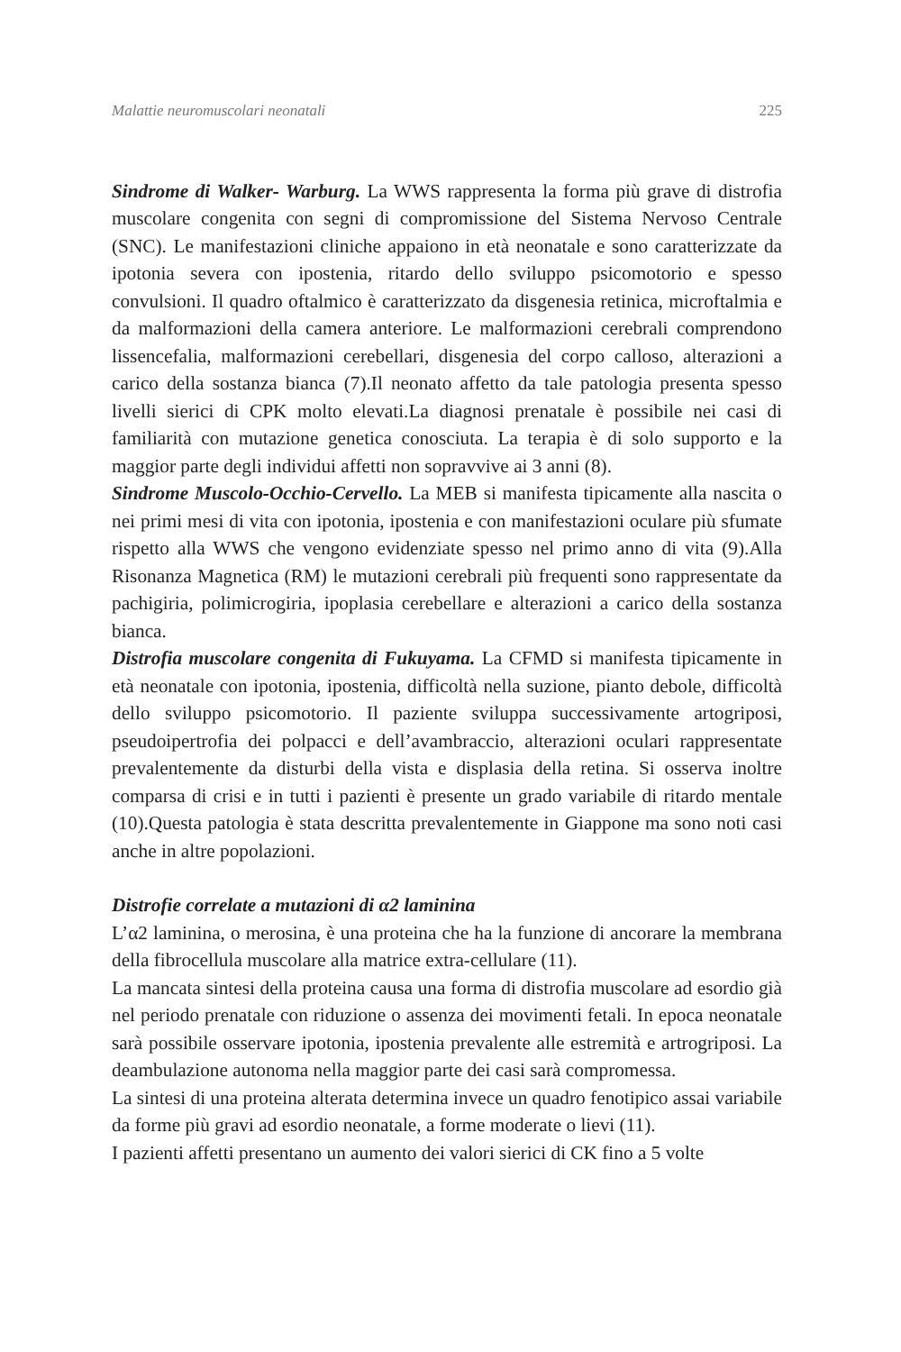Malattie neuromuscolari neonatali 225
Sindrome di Walker- Warburg. La WWS rappresenta la forma più grave di distrofia muscolare congenita con segni di compromissione del Sistema Nervoso Centrale (SNC). Le manifestazioni cliniche appaiono in età neonatale e sono caratterizzate da ipotonia severa con ipostenia, ritardo dello sviluppo psicomotorio e spesso convulsioni. Il quadro oftalmico è caratterizzato da disgenesia retinica, microftalmia e da malformazioni della camera anteriore. Le malformazioni cerebrali comprendono lissencefalia, malformazioni cerebellari, disgenesia del corpo calloso, alterazioni a carico della sostanza bianca (7).Il neonato affetto da tale patologia presenta spesso livelli sierici di CPK molto elevati.La diagnosi prenatale è possibile nei casi di familiarità con mutazione genetica conosciuta. La terapia è di solo supporto e la maggior parte degli individui affetti non sopravvive ai 3 anni (8).
Sindrome Muscolo-Occhio-Cervello. La MEB si manifesta tipicamente alla nascita o nei primi mesi di vita con ipotonia, ipostenia e con manifestazioni oculare più sfumate rispetto alla WWS che vengono evidenziate spesso nel primo anno di vita (9).Alla Risonanza Magnetica (RM) le mutazioni cerebrali più frequenti sono rappresentate da pachigiria, polimicrogiria, ipoplasia cerebellare e alterazioni a carico della sostanza bianca.
Distrofia muscolare congenita di Fukuyama. La CFMD si manifesta tipicamente in età neonatale con ipotonia, ipostenia, difficoltà nella suzione, pianto debole, difficoltà dello sviluppo psicomotorio. Il paziente sviluppa successivamente artogriposi, pseudoipertrofia dei polpacci e dell’avambraccio, alterazioni oculari rappresentate prevalentemente da disturbi della vista e displasia della retina. Si osserva inoltre comparsa di crisi e in tutti i pazienti è presente un grado variabile di ritardo mentale (10).Questa patologia è stata descritta prevalentemente in Giappone ma sono noti casi anche in altre popolazioni.
Distrofie correlate a mutazioni di α2 laminina
L’α2 laminina, o merosina, è una proteina che ha la funzione di ancorare la membrana della fibrocellula muscolare alla matrice extra-cellulare (11).
La mancata sintesi della proteina causa una forma di distrofia muscolare ad esordio già nel periodo prenatale con riduzione o assenza dei movimenti fetali. In epoca neonatale sarà possibile osservare ipotonia, ipostenia prevalente alle estremità e artrogriposi. La deambulazione autonoma nella maggior parte dei casi sarà compromessa.
La sintesi di una proteina alterata determina invece un quadro fenotipico assai variabile da forme più gravi ad esordio neonatale, a forme moderate o lievi (11).
I pazienti affetti presentano un aumento dei valori sierici di CK fino a 5 volte